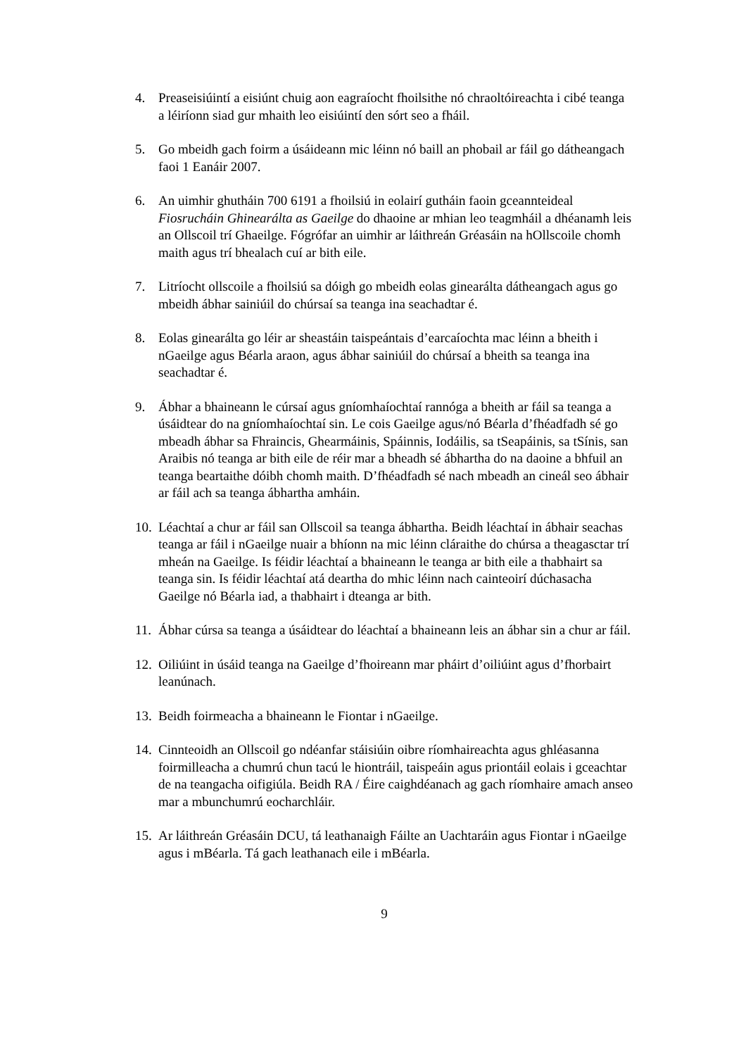4. Preaseisiúintí a eisiúnt chuig aon eagraíocht fhoilsithe nó chraoltóireachta i cibé teanga a léiríonn siad gur mhaith leo eisiúintí den sórt seo a fháil.
5. Go mbeidh gach foirm a úsáideann mic léinn nó baill an phobail ar fáil go dátheangach faoi 1 Eanáir 2007.
6. An uimhir ghutháin 700 6191 a fhoilsiú in eolairí gutháin faoin gceannteideal Fiosrucháin Ghinearálta as Gaeilge do dhaoine ar mhian leo teagmháil a dhéanamh leis an Ollscoil trí Ghaeilge. Fógrófar an uimhir ar láithreán Gréasáin na hOllscoile chomh maith agus trí bhealach cuí ar bith eile.
7. Litríocht ollscoile a fhoilsiú sa dóigh go mbeidh eolas ginearálta dátheangach agus go mbeidh ábhar sainiúil do chúrsaí sa teanga ina seachadtar é.
8. Eolas ginearálta go léir ar sheastáin taispeántais d’earcaíochta mac léinn a bheith i nGaeilge agus Béarla araon, agus ábhar sainiúil do chúrsaí a bheith sa teanga ina seachadtar é.
9. Ábhar a bhaineann le cúrsaí agus gníomhaíochtaí rannóga a bheith ar fáil sa teanga a úsáidtear do na gníomhaíochtaí sin. Le cois Gaeilge agus/nó Béarla d’fhéadfadh sé go mbeadh ábhar sa Fhraincis, Ghearmáinis, Spáinnis, Iodáilis, sa tSeapáinis, sa tSínis, san Araibis nó teanga ar bith eile de réir mar a bheadh sé ábhartha do na daoine a bhfuil an teanga beartaithe dóibh chomh maith. D’fhéadfadh sé nach mbeadh an cineál seo ábhair ar fáil ach sa teanga ábhartha amháin.
10.
Léachtaí a chur ar fáil san Ollscoil sa teanga ábhartha. Beidh léachtaí in ábhair seachas teanga ar fáil i nGaeilge nuair a bhíonn na mic léinn cláraithe do chúrsa a theagasctar trí mheán na Gaeilge. Is féidir léachtaí a bhaineann le teanga ar bith eile a thabhairt sa teanga sin. Is féidir léachtaí atá deartha do mhic léinn nach cainteoirí dúchasacha Gaeilge nó Béarla iad, a thabhairt i dteanga ar bith.
11.
Ábhar cúrsa sa teanga a úsáidtear do léachtaí a bhaineann leis an ábhar sin a chur ar fáil.
12.
Oiliúint in úsáid teanga na Gaeilge d’fhoireann mar pháirt d’oiliúint agus d’fhorbairt leanúnach.
13.
Beidh foirmeacha a bhaineann le Fiontar i nGaeilge.
14.
Cinnteoidh an Ollscoil go ndéanfar stáisiúin oibre ríomhaireachta agus ghléasanna foirmilleacha a chumrú chun tacú le hiontráil, taispeáin agus priontáil eolais i gceachtar de na teangacha oifigiúla. Beidh RA / Éire caighdéanach ag gach ríomhaire amach anseo mar a mbunchumrú eocharchláir.
15.
Ar láithreán Gréasáin DCU, tá leathanaigh Fáilte an Uachtaráin agus Fiontar i nGaeilge agus i mBéarla. Tá gach leathanach eile i mBéarla.
9